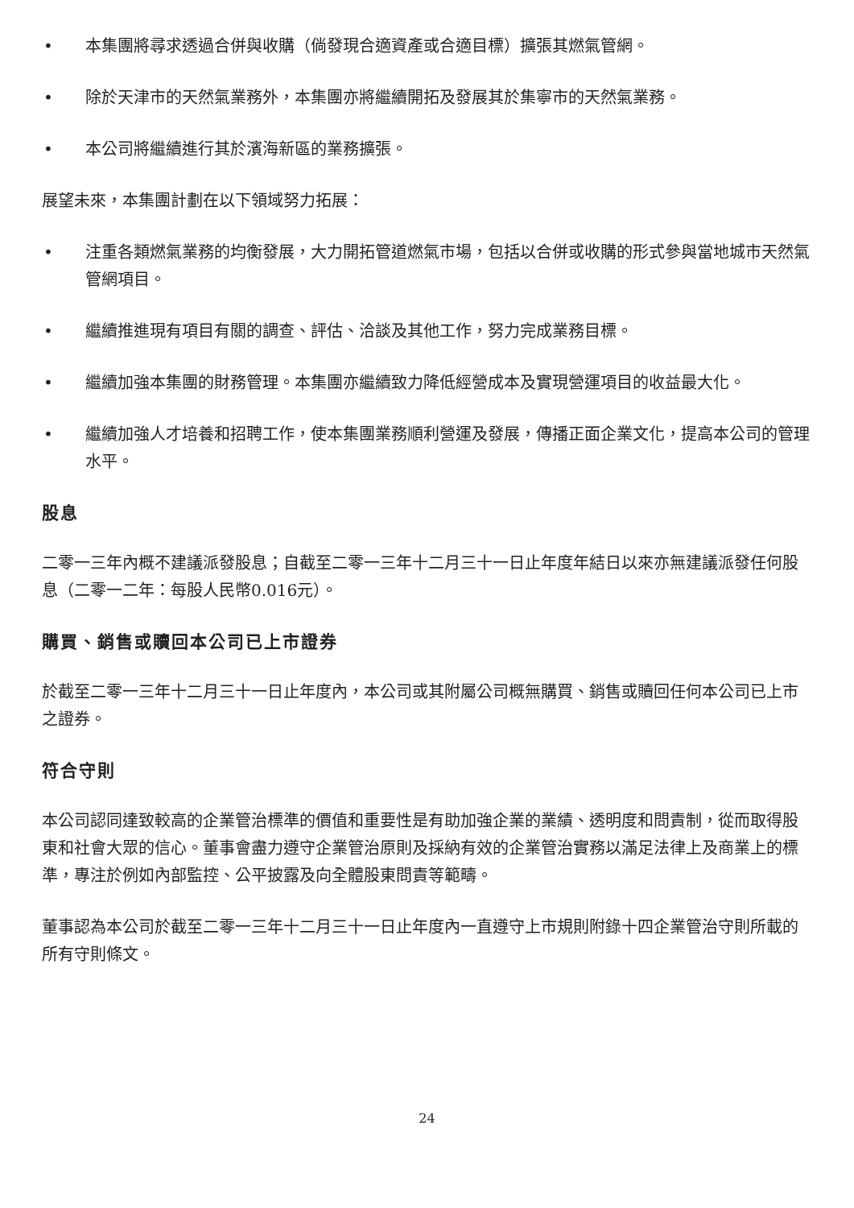• 本集團將尋求透過合併與收購（倘發現合適資產或合適目標）擴張其燃氣管網。
• 除於天津市的天然氣業務外，本集團亦將繼續開拓及發展其於集寧市的天然氣業務。
• 本公司將繼續進行其於濱海新區的業務擴張。
展望未來，本集團計劃在以下領域努力拓展：
• 注重各類燃氣業務的均衡發展，大力開拓管道燃氣市場，包括以合併或收購的形式參與當地城市天然氣管網項目。
• 繼續推進現有項目有關的調查、評估、洽談及其他工作，努力完成業務目標。
• 繼續加強本集團的財務管理。本集團亦繼續致力降低經營成本及實現營運項目的收益最大化。
• 繼續加強人才培養和招聘工作，使本集團業務順利營運及發展，傳播正面企業文化，提高本公司的管理水平。
股息
二零一三年內概不建議派發股息；自截至二零一三年十二月三十一日止年度年結日以來亦無建議派發任何股息（二零一二年：每股人民幣0.016元）。
購買、銷售或贖回本公司已上市證券
於截至二零一三年十二月三十一日止年度內，本公司或其附屬公司概無購買、銷售或贖回任何本公司已上市之證券。
符合守則
本公司認同達致較高的企業管治標準的價值和重要性是有助加強企業的業績、透明度和問責制，從而取得股東和社會大眾的信心。董事會盡力遵守企業管治原則及採納有效的企業管治實務以滿足法律上及商業上的標準，專注於例如內部監控、公平披露及向全體股東問責等範疇。
董事認為本公司於截至二零一三年十二月三十一日止年度內一直遵守上市規則附錄十四企業管治守則所載的所有守則條文。
24